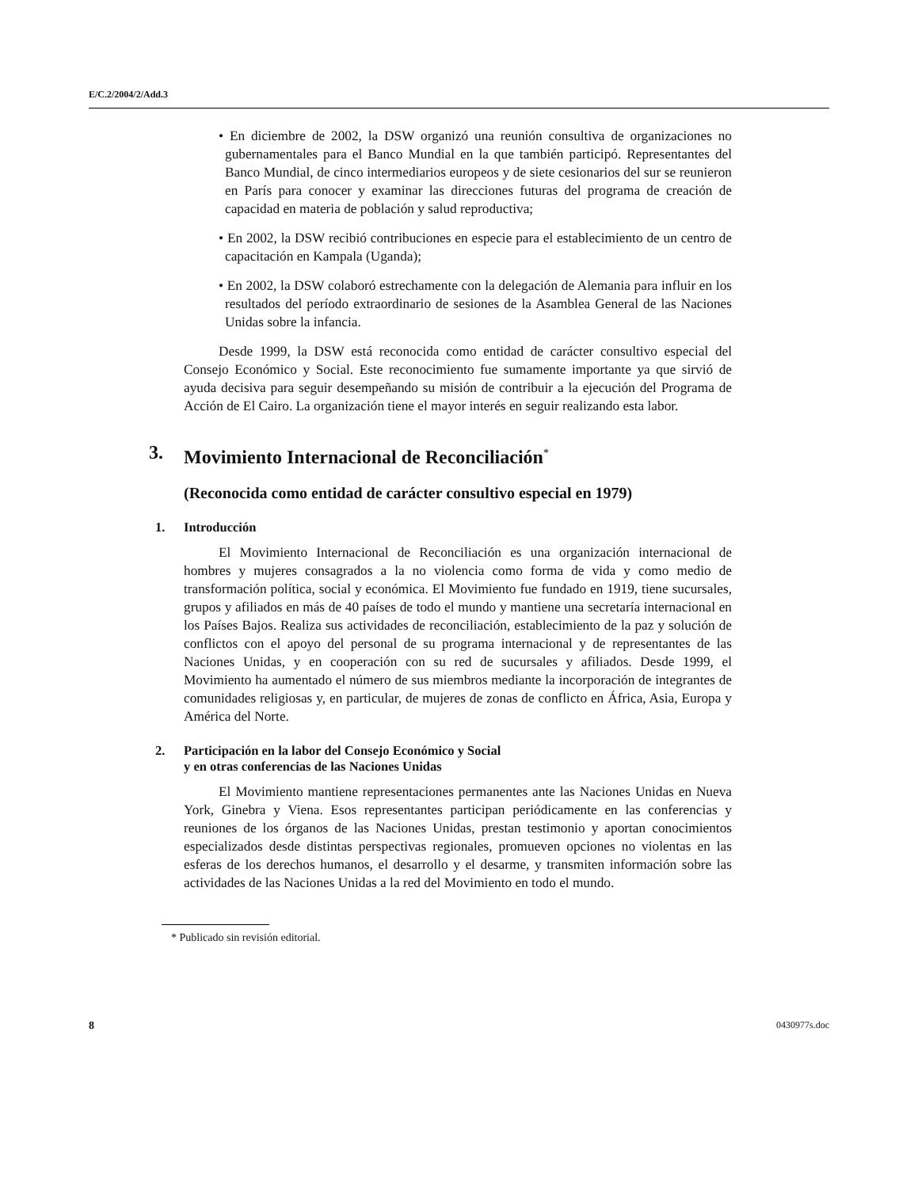E/C.2/2004/2/Add.3
• En diciembre de 2002, la DSW organizó una reunión consultiva de organizaciones no gubernamentales para el Banco Mundial en la que también participó. Representantes del Banco Mundial, de cinco intermediarios europeos y de siete cesionarios del sur se reunieron en París para conocer y examinar las direcciones futuras del programa de creación de capacidad en materia de población y salud reproductiva;
• En 2002, la DSW recibió contribuciones en especie para el establecimiento de un centro de capacitación en Kampala (Uganda);
• En 2002, la DSW colaboró estrechamente con la delegación de Alemania para influir en los resultados del período extraordinario de sesiones de la Asamblea General de las Naciones Unidas sobre la infancia.
Desde 1999, la DSW está reconocida como entidad de carácter consultivo especial del Consejo Económico y Social. Este reconocimiento fue sumamente importante ya que sirvió de ayuda decisiva para seguir desempeñando su misión de contribuir a la ejecución del Programa de Acción de El Cairo. La organización tiene el mayor interés en seguir realizando esta labor.
3. Movimiento Internacional de Reconciliación<sup>*</sup>
(Reconocida como entidad de carácter consultivo especial en 1979)
1. Introducción
El Movimiento Internacional de Reconciliación es una organización internacional de hombres y mujeres consagrados a la no violencia como forma de vida y como medio de transformación política, social y económica. El Movimiento fue fundado en 1919, tiene sucursales, grupos y afiliados en más de 40 países de todo el mundo y mantiene una secretaría internacional en los Países Bajos. Realiza sus actividades de reconciliación, establecimiento de la paz y solución de conflictos con el apoyo del personal de su programa internacional y de representantes de las Naciones Unidas, y en cooperación con su red de sucursales y afiliados. Desde 1999, el Movimiento ha aumentado el número de sus miembros mediante la incorporación de integrantes de comunidades religiosas y, en particular, de mujeres de zonas de conflicto en África, Asia, Europa y América del Norte.
2. Participación en la labor del Consejo Económico y Social
y en otras conferencias de las Naciones Unidas
El Movimiento mantiene representaciones permanentes ante las Naciones Unidas en Nueva York, Ginebra y Viena. Esos representantes participan periódicamente en las conferencias y reuniones de los órganos de las Naciones Unidas, prestan testimonio y aportan conocimientos especializados desde distintas perspectivas regionales, promueven opciones no violentas en las esferas de los derechos humanos, el desarrollo y el desarme, y transmiten información sobre las actividades de las Naciones Unidas a la red del Movimiento en todo el mundo.
* Publicado sin revisión editorial.
8 0430977s.doc